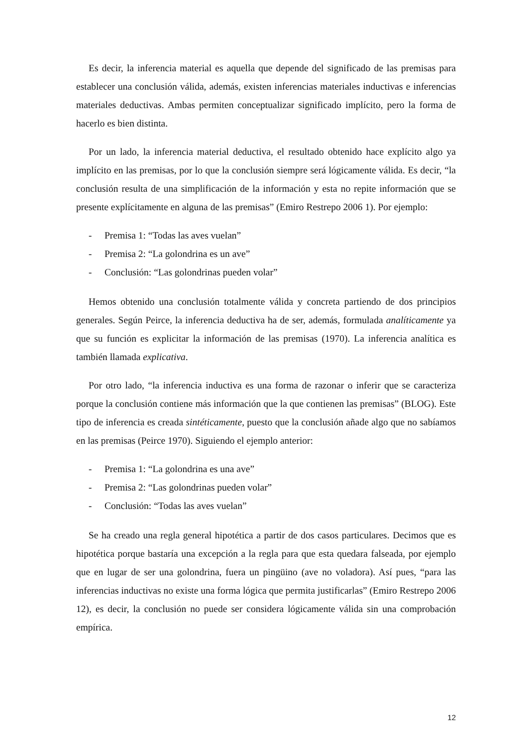Es decir, la inferencia material es aquella que depende del significado de las premisas para establecer una conclusión válida, además, existen inferencias materiales inductivas e inferencias materiales deductivas. Ambas permiten conceptualizar significado implícito, pero la forma de hacerlo es bien distinta.
Por un lado, la inferencia material deductiva, el resultado obtenido hace explícito algo ya implícito en las premisas, por lo que la conclusión siempre será lógicamente válida. Es decir, “la conclusión resulta de una simplificación de la información y esta no repite información que se presente explícitamente en alguna de las premisas” (Emiro Restrepo 2006 1). Por ejemplo:
- Premisa 1: “Todas las aves vuelan”
- Premisa 2: “La golondrina es un ave”
- Conclusión: “Las golondrinas pueden volar”
Hemos obtenido una conclusión totalmente válida y concreta partiendo de dos principios generales. Según Peirce, la inferencia deductiva ha de ser, además, formulada analíticamente ya que su función es explicitar la información de las premisas (1970). La inferencia analítica es también llamada explicativa.
Por otro lado, “la inferencia inductiva es una forma de razonar o inferir que se caracteriza porque la conclusión contiene más información que la que contienen las premisas” (BLOG). Este tipo de inferencia es creada sintéticamente, puesto que la conclusión añade algo que no sabíamos en las premisas (Peirce 1970). Siguiendo el ejemplo anterior:
- Premisa 1: “La golondrina es una ave”
- Premisa 2: “Las golondrinas pueden volar”
- Conclusión: “Todas las aves vuelan”
Se ha creado una regla general hipotética a partir de dos casos particulares. Decimos que es hipotética porque bastaría una excepción a la regla para que esta quedara falseada, por ejemplo que en lugar de ser una golondrina, fuera un pingüino (ave no voladora). Así pues, “para las inferencias inductivas no existe una forma lógica que permita justificarlas” (Emiro Restrepo 2006 12), es decir, la conclusión no puede ser considera lógicamente válida sin una comprobación empírica.
12